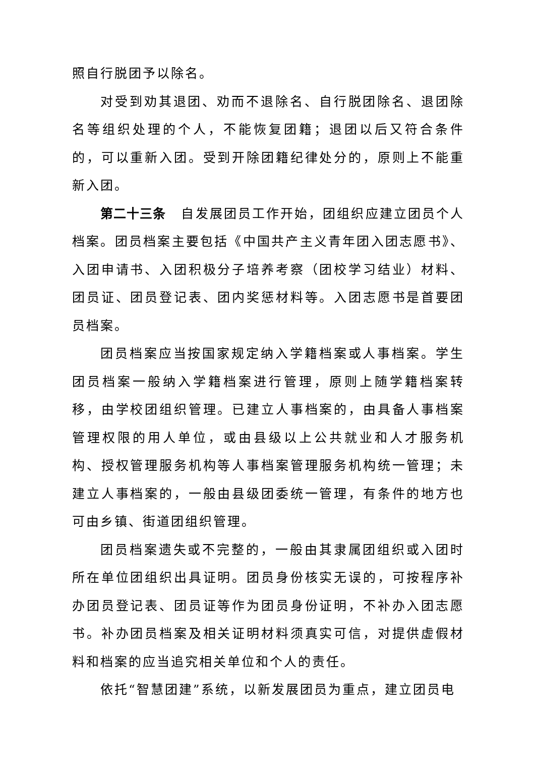照自行脱团予以除名。
对受到劝其退团、劝而不退除名、自行脱团除名、退团除名等组织处理的个人，不能恢复团籍；退团以后又符合条件的，可以重新入团。受到开除团籍纪律处分的，原则上不能重新入团。
第二十三条 自发展团员工作开始，团组织应建立团员个人档案。团员档案主要包括《中国共产主义青年团入团志愿书》、入团申请书、入团积极分子培养考察（团校学习结业）材料、团员证、团员登记表、团内奖惩材料等。入团志愿书是首要团员档案。
团员档案应当按国家规定纳入学籍档案或人事档案。学生团员档案一般纳入学籍档案进行管理，原则上随学籍档案转移，由学校团组织管理。已建立人事档案的，由具备人事档案管理权限的用人单位，或由县级以上公共就业和人才服务机构、授权管理服务机构等人事档案管理服务机构统一管理；未建立人事档案的，一般由县级团委统一管理，有条件的地方也可由乡镇、街道团组织管理。
团员档案遗失或不完整的，一般由其隶属团组织或入团时所在单位团组织出具证明。团员身份核实无误的，可按程序补办团员登记表、团员证等作为团员身份证明，不补办入团志愿书。补办团员档案及相关证明材料须真实可信，对提供虚假材料和档案的应当追究相关单位和个人的责任。
依托“智慧团建”系统，以新发展团员为重点，建立团员电